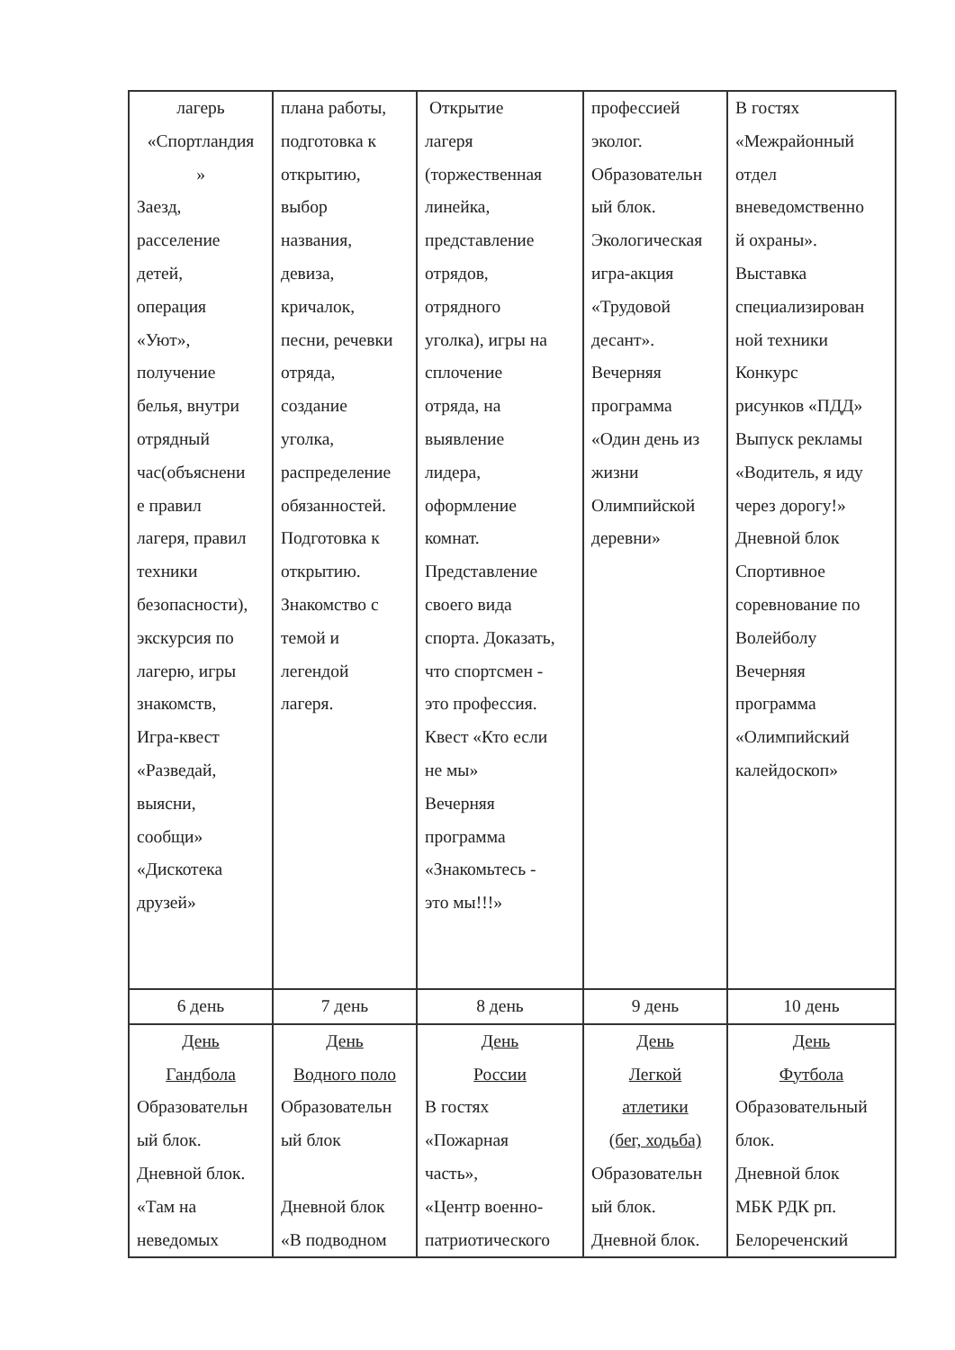| лагерь «Спортландия » Заезд, расселение детей, операция «Уют», получение белья, внутри отрядный час(объяснени е правил лагеря, правил техники безопасности), экскурсия по лагерю, игры знакомств, Игра-квест «Разведай, выясни, сообщи» «Дискотека друзей» | плана работы, подготовка к открытию, выбор названия, девиза, кричалок, песни, речевки отряда, создание уголка, распределение обязанностей. Подготовка к открытию. Знакомство с темой и легендой лагеря. | Открытие лагеря (торжественная линейка, представление отрядов, отрядного уголка), игры на сплочение отряда, на выявление лидера, оформление комнат. Представление своего вида спорта. Доказать, что спортсмен - это профессия. Квест «Кто если не мы» Вечерняя программа «Знакомьтесь - это мы!!!» | профессией эколог. Образовательн ый блок. Экологическая игра-акция «Трудовой десант». Вечерняя программа «Один день из жизни Олимпийской деревни» | В гостях «Межрайонный отдел вневедомственно й охраны». Выставка специализирован ной техники Конкурс рисунков «ПДД» Выпуск рекламы «Водитель, я иду через дорогу!» Дневной блок Спортивное соревнование по Волейболу Вечерняя программа «Олимпийский калейдоскоп» |
| 6 день | 7 день | 8 день | 9 день | 10 день |
| День Гандбола Образовательн ый блок. Дневной блок. «Там на неведомых | День Водного поло Образовательн ый блок Дневной блок «В подводном | День России В гостях «Пожарная часть», «Центр военно- патриотического | День Легкой атлетики (бег, ходьба) Образовательн ый блок. Дневной блок. | День Футбола Образовательный блок. Дневной блок МБК РДК рп. Белореченский |